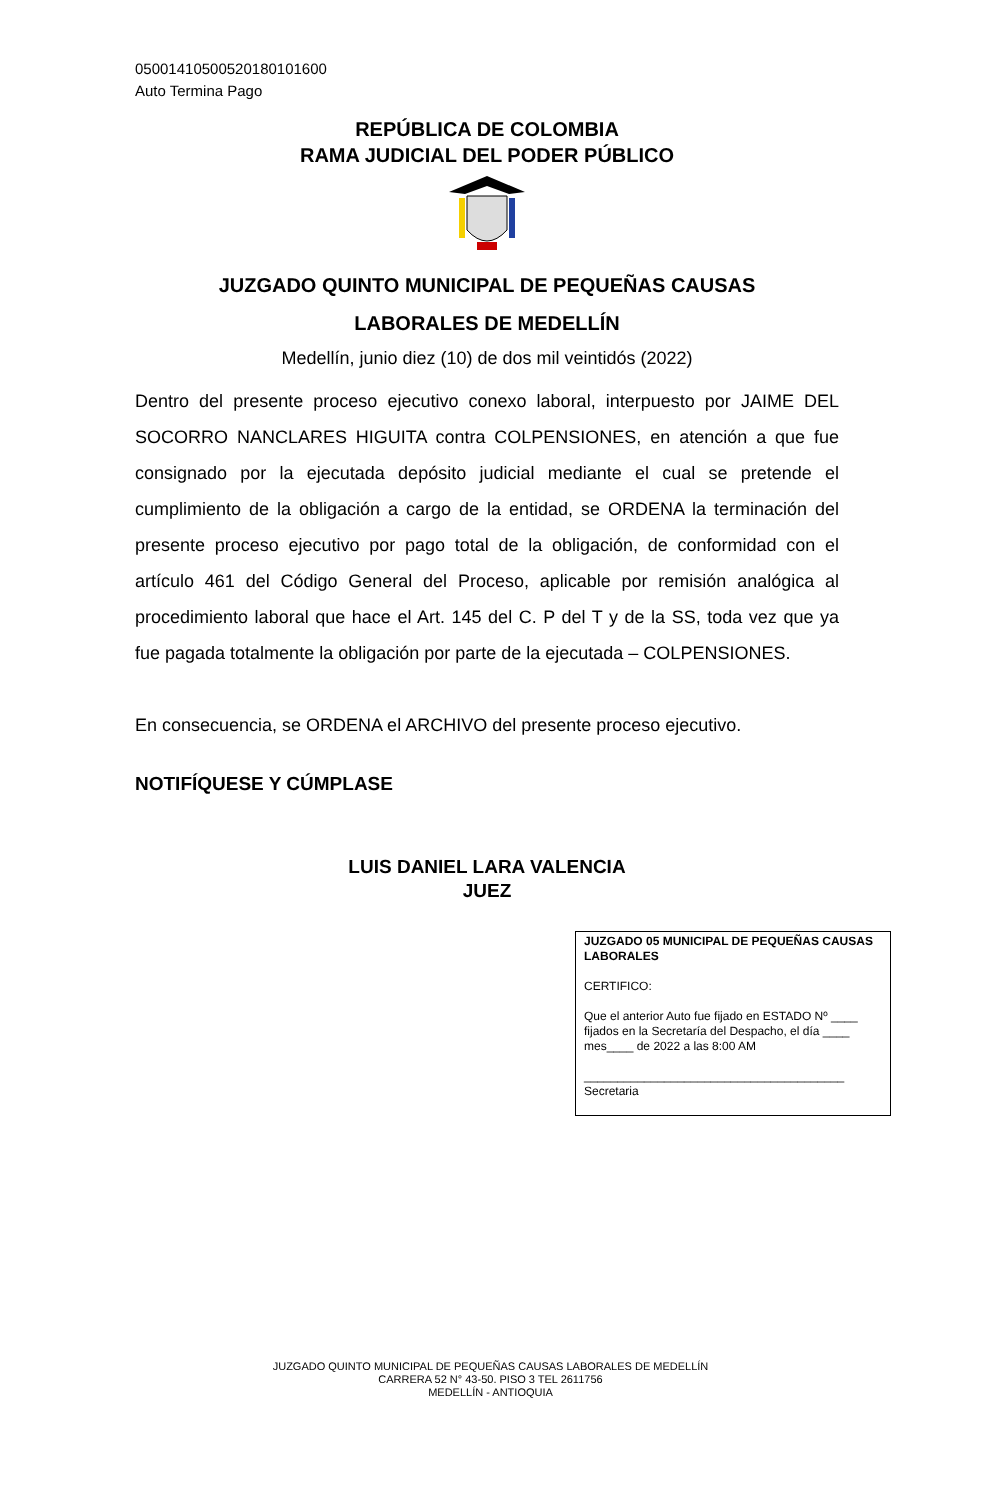05001410500520180101600
Auto Termina Pago
REPÚBLICA DE COLOMBIA
RAMA JUDICIAL DEL PODER PÚBLICO
JUZGADO QUINTO MUNICIPAL DE PEQUEÑAS CAUSAS
LABORALES DE MEDELLÍN
Medellín, junio diez (10) de dos mil veintidós (2022)
Dentro del presente proceso ejecutivo conexo laboral, interpuesto por JAIME DEL SOCORRO NANCLARES HIGUITA contra COLPENSIONES, en atención a que fue consignado por la ejecutada depósito judicial mediante el cual se pretende el cumplimiento de la obligación a cargo de la entidad, se ORDENA la terminación del presente proceso ejecutivo por pago total de la obligación, de conformidad con el artículo 461 del Código General del Proceso, aplicable por remisión analógica al procedimiento laboral que hace el Art. 145 del C. P del T y de la SS, toda vez que ya fue pagada totalmente la obligación por parte de la ejecutada – COLPENSIONES.
En consecuencia, se ORDENA el ARCHIVO del presente proceso ejecutivo.
NOTIFÍQUESE Y CÚMPLASE
LUIS DANIEL LARA VALENCIA
JUEZ
JUZGADO 05 MUNICIPAL DE PEQUEÑAS CAUSAS LABORALES
CERTIFICO:
Que el anterior Auto fue fijado en ESTADO Nº ____ fijados en la Secretaría del Despacho, el día ____ mes____ de 2022 a las 8:00 AM
_______________________________________
Secretaria
JUZGADO QUINTO MUNICIPAL DE PEQUEÑAS CAUSAS LABORALES DE MEDELLÍN
CARRERA 52 N° 43-50. PISO 3 TEL 2611756
MEDELLÍN - ANTIOQUIA